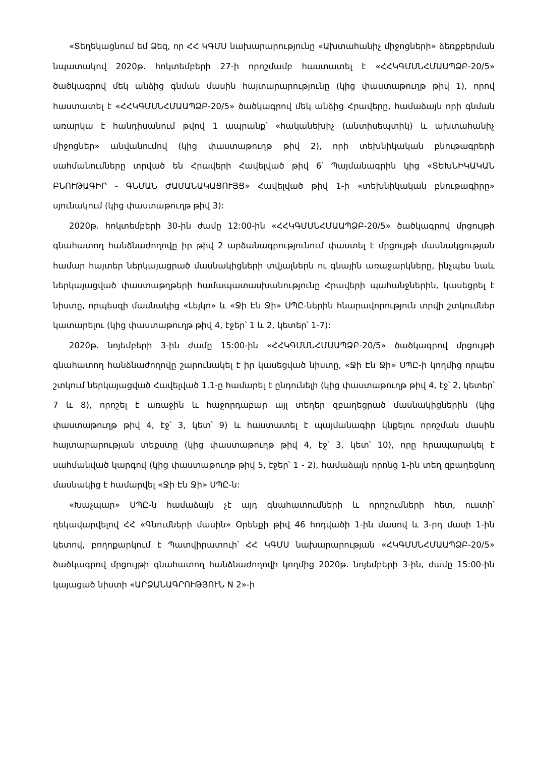«Տեղեկացնում եմ Ձեզ, որ ՀՀ ԿԳՄՍ նախարարությունը «Ախտահանիչ միջոցների» ձեռքբերման նպատակով 2020թ. հոկտեմբերի 27-ի որոշմամբ հաստատել է «ՀՀԿԳՄՍՆՀՄԱԱՊՁԲ-20/5» ծածկագրով մեկ անձից գնման մասին հայտարարությունը (կից փաստաթուղթ թիվ 1), որով հաստատել է «ՀՀԿԳՄՍՆՀՄԱԱՊՁԲ-20/5» ծածկագրով մեկ անձից Հրավերը, համաձայն որի գնման առարկա է հանդիսանում թվով 1 ապրանք՝ «հականեխիչ (անտիսեպտիկ) և ախտահանիչ միջոցներ» անվանումով (կից փաստաթուղթ թիվ 2), որի տեխնիկական բնութագրերի սահմանումները տրված են Հրավերի Հավելված թիվ 6՝ Պայմանագրին կից «ՏԵԽՆԻԿԱԿԱՆ ԲՆՈՒԹԱԳԻՐ - ԳՆՄԱՆ ԺԱՄԱՆԱԿԱՑՈՒՅՑ» Հավելված թիվ 1-ի «տեխնիկական բնութագիրը» սյունակում (կից փաստաթուղթ թիվ 3):
2020թ. հոկտեմբերի 30-ին ժամը 12:00-ին «ՀՀԿԳՄՍՆՀՄԱԱՊՁԲ-20/5» ծածկագրով մրցույթի գնահատող հանձնաժողովը իր թիվ 2 արձանագրությունում փաստել է մրցույթի մասնակցության համար հայտեր ներկայացրած մասնակիցների տվյալներն ու գնային առաջարկները, ինչպես նաև ներկայացված փաստաթղթերի համապատասխանությունը Հրավերի պահանջներին, կասեցրել է նիստը, որպեսզի մասնակից «Լեյկո» և «Ջի Էն Ջի» ՍՊԸ-ներին հնարավորություն տրվի շտկումներ կատարելու (կից փաստաթուղթ թիվ 4, էջեր՝ 1 և 2, կետեր՝ 1-7):
2020թ. նոյեմբերի 3-ին ժամը 15:00-ին «ՀՀԿԳՄՍՆՀՄԱԱՊՁԲ-20/5» ծածկագրով մրցույթի գնահատող հանձնաժողովը շարունակել է իր կասեցված նիստը, «Ջի Էն Ջի» ՍՊԸ-ի կողմից որպես շտկում ներկայացված Հավելված 1.1-ը համարել է ընդունելի (կից փաստաթուղթ թիվ 4, էջ՝ 2, կետեր՝ 7 և 8), որոշել է առաջին և հաջորդաբար այլ տեղեր զբաղեցրած մասնակիցներին (կից փաստաթուղթ թիվ 4, էջ՝ 3, կետ՝ 9) և հաստատել է պայմանագիր կնքելու որոշման մասին հայտարարության տեքստը (կից փաստաթուղթ թիվ 4, էջ՝ 3, կետ՝ 10), որը հրապարակել է սահմանված կարգով (կից փաստաթուղթ թիվ 5, էջեր՝ 1 - 2), համաձայն որոնց 1-ին տեղ զբաղեցնող մասնակից է համարվել «Ջի Էն Ջի» ՍՊԸ-ն:
«Խաչպար» ՍՊԸ-ն համաձայն չէ այդ գնահատումների և որոշումների հետ, ուստի՝ ղեկավարվելով ՀՀ «Գնումների մասին» Օրենքի թիվ 46 հոդվածի 1-ին մասով և 3-րդ մասի 1-ին կետով, բողոքարկում է Պատվիրատուի՝ ՀՀ ԿԳՄՍ նախարարության «ՀԿԳՄՍՆՀՄԱԱՊՁԲ-20/5» ծածկագրով մրցույթի գնահատող հանձնաժողովի կողմից 2020թ. նոյեմբերի 3-ին, ժամը 15:00-ին կայացած նիստի «ԱՐՁԱՆԱԳՐՈՒԹՅՈՒՆ N 2»-ի